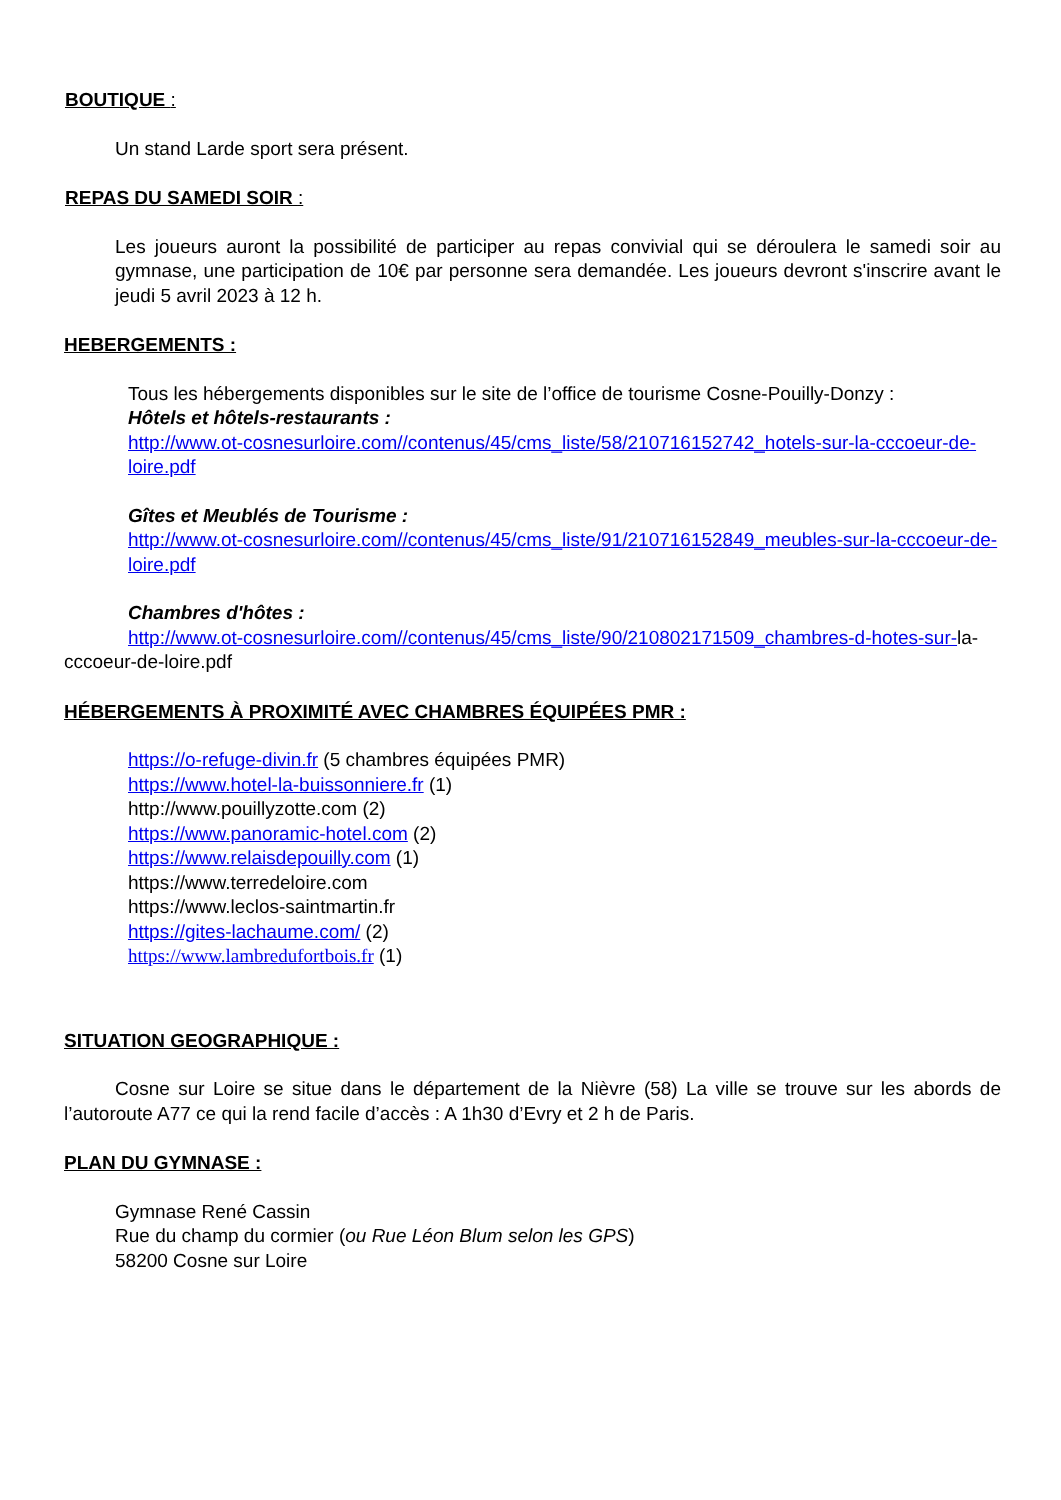BOUTIQUE :
Un stand Larde sport sera présent.
REPAS DU SAMEDI SOIR :
Les joueurs auront la possibilité de participer au repas convivial qui se déroulera le samedi soir au gymnase, une participation de 10€ par personne sera demandée. Les joueurs devront s'inscrire avant le jeudi 5 avril 2023 à 12 h.
HEBERGEMENTS :
Tous les hébergements disponibles sur le site de l’office de tourisme Cosne-Pouilly-Donzy :
Hôtels et hôtels-restaurants :
http://www.ot-cosnesurloire.com//contenus/45/cms_liste/58/210716152742_hotels-sur-la-cccoeur-de-loire.pdf
Gîtes et Meublés de Tourisme :
http://www.ot-cosnesurloire.com//contenus/45/cms_liste/91/210716152849_meubles-sur-la-cccoeur-de-loire.pdf
Chambres d'hôtes :
http://www.ot-cosnesurloire.com//contenus/45/cms_liste/90/210802171509_chambres-d-hotes-sur-la-cccoeur-de-loire.pdf
HÉBERGEMENTS À PROXIMITÉ AVEC CHAMBRES ÉQUIPÉES PMR :
https://o-refuge-divin.fr (5 chambres équipées PMR)
https://www.hotel-la-buissonniere.fr (1)
http://www.pouillyzotte.com (2)
https://www.panoramic-hotel.com (2)
https://www.relaisdepouilly.com (1)
https://www.terredeloire.com
https://www.leclos-saintmartin.fr
https://gites-lachaume.com/ (2)
https://www.lambredufortbois.fr (1)
SITUATION GEOGRAPHIQUE :
Cosne sur Loire se situe dans le département de la Nièvre (58) La ville se trouve sur les abords de l’autoroute A77 ce qui la rend facile d’accès : A 1h30 d’Evry et 2 h de Paris.
PLAN DU GYMNASE :
Gymnase René Cassin
Rue du champ du cormier (ou Rue Léon Blum selon les GPS)
58200 Cosne sur Loire